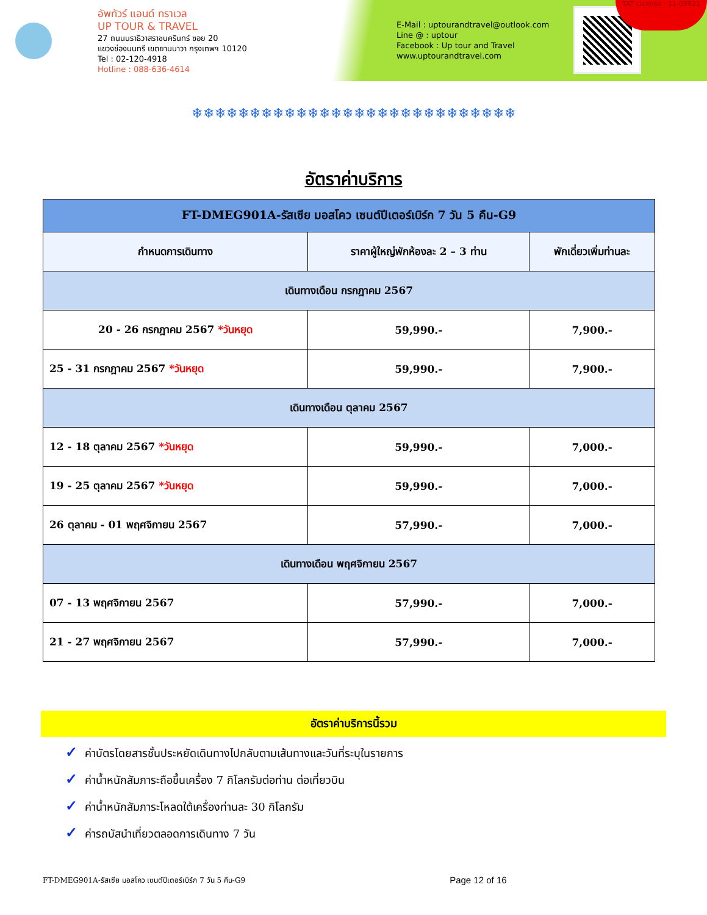อัพทัวร์ แอนด์ ทราเวล
UP TOUR & TRAVEL
27 ถนนนราธิวาสราชนครินทร์ ซอย 20
แขวงช่องนนทรี เขตยานนาวา กรุงเทพฯ 10120
Tel : 02-120-4918
Hotline : 088-636-4614
E-Mail : uptourandtravel@outlook.com
Line @ : uptour
Facebook : Up tour and Travel
www.uptourandtravel.com
TAT License : 11-09921
❄❄❄❄❄❄❄❄❄❄❄❄❄❄❄❄❄❄❄❄❄❄❄❄❄❄❄❄
อัตราค่าบริการ
| FT-DMEG901A-รัสเซีย มอสโคว เซนต์ปีเตอร์เบิร์ก 7 วัน 5 คืน-G9 | | |
| กำหนดการเดินทาง | ราคาผู้ใหญ่พักห้องละ 2 – 3 ท่าน | พักเดี่ยวเพิ่มท่านละ |
| เดินทางเดือน กรกฎาคม 2567 | | |
| 20 - 26 กรกฎาคม 2567 *วันหยุด | 59,990.- | 7,900.- |
| 25 - 31 กรกฎาคม 2567 *วันหยุด | 59,990.- | 7,900.- |
| เดินทางเดือน ตุลาคม 2567 | | |
| 12 - 18 ตุลาคม 2567 *วันหยุด | 59,990.- | 7,000.- |
| 19 - 25 ตุลาคม 2567 *วันหยุด | 59,990.- | 7,000.- |
| 26 ตุลาคม - 01 พฤศจิกายน 2567 | 57,990.- | 7,000.- |
| เดินทางเดือน พฤศจิกายน 2567 | | |
| 07 - 13 พฤศจิกายน 2567 | 57,990.- | 7,000.- |
| 21 - 27 พฤศจิกายน 2567 | 57,990.- | 7,000.- |
อัตราค่าบริการนี้รวม
✓ ค่าบัตรโดยสารชั้นประหยัดเดินทางไปกลับตามเส้นทางและวันที่ระบุในรายการ
✓ ค่าน้ำหนักสัมภาระถือขึ้นเครื่อง 7 กิโลกรัมต่อท่าน ต่อเที่ยวบิน
✓ ค่าน้ำหนักสัมภาระโหลดใต้เครื่องท่านละ 30 กิโลกรัม
✓ ค่ารถบัสนำเที่ยวตลอดการเดินทาง 7 วัน
FT-DMEG901A-รัสเซีย มอสโคว เซนต์ปีเตอร์เบิร์ก 7 วัน 5 คืน-G9
Page 12 of 16